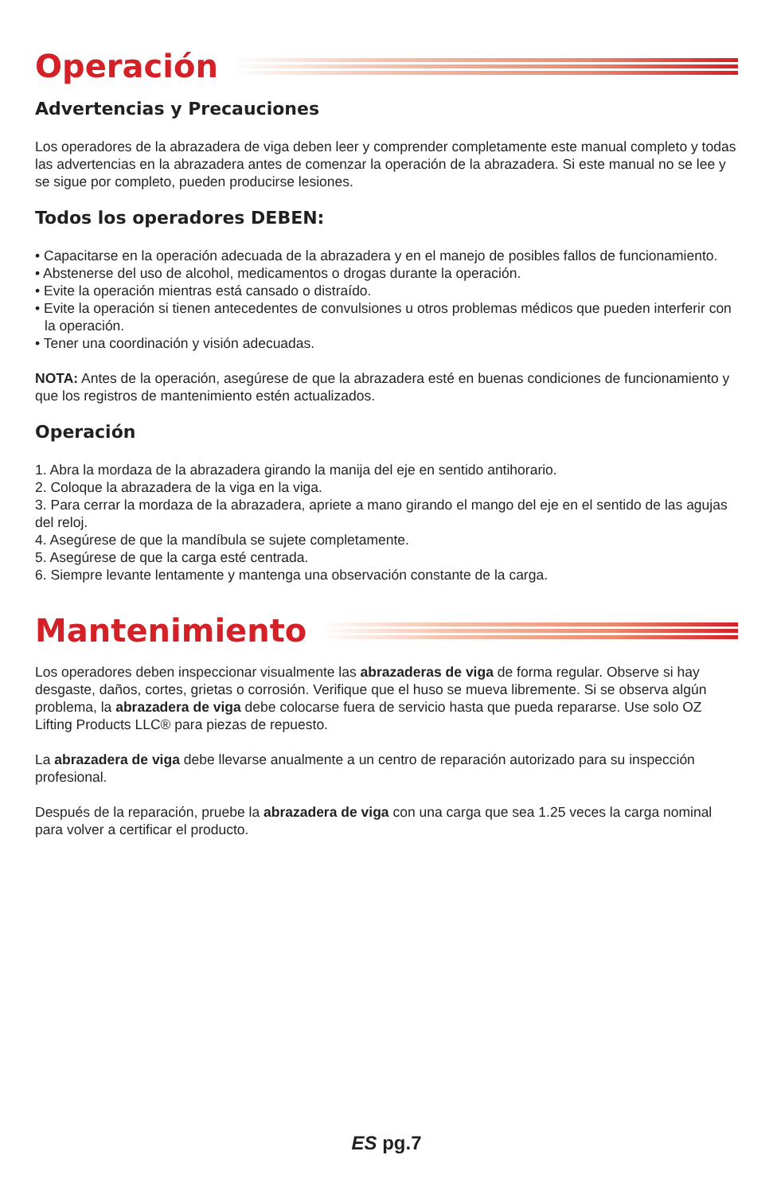Operación
Advertencias y Precauciones
Los operadores de la abrazadera de viga deben leer y comprender completamente este manual completo y todas las advertencias en la abrazadera antes de comenzar la operación de la abrazadera. Si este manual no se lee y se sigue por completo, pueden producirse lesiones.
Todos los operadores DEBEN:
• Capacitarse en la operación adecuada de la abrazadera y en el manejo de posibles fallos de funcionamiento.
• Abstenerse del uso de alcohol, medicamentos o drogas durante la operación.
• Evite la operación mientras está cansado o distraído.
• Evite la operación si tienen antecedentes de convulsiones u otros problemas médicos que pueden interferir con la operación.
• Tener una coordinación y visión adecuadas.
NOTA: Antes de la operación, asegúrese de que la abrazadera esté en buenas condiciones de funcionamiento y que los registros de mantenimiento estén actualizados.
Operación
1. Abra la mordaza de la abrazadera girando la manija del eje en sentido antihorario.
2. Coloque la abrazadera de la viga en la viga.
3. Para cerrar la mordaza de la abrazadera, apriete a mano girando el mango del eje en el sentido de las agujas del reloj.
4. Asegúrese de que la mandíbula se sujete completamente.
5. Asegúrese de que la carga esté centrada.
6. Siempre levante lentamente y mantenga una observación constante de la carga.
Mantenimiento
Los operadores deben inspeccionar visualmente las abrazaderas de viga de forma regular. Observe si hay desgaste, daños, cortes, grietas o corrosión. Verifique que el huso se mueva libremente. Si se observa algún problema, la abrazadera de viga debe colocarse fuera de servicio hasta que pueda repararse. Use solo OZ Lifting Products LLC® para piezas de repuesto.
La abrazadera de viga debe llevarse anualmente a un centro de reparación autorizado para su inspección profesional.
Después de la reparación, pruebe la abrazadera de viga con una carga que sea 1.25 veces la carga nominal para volver a certificar el producto.
ES pg.7